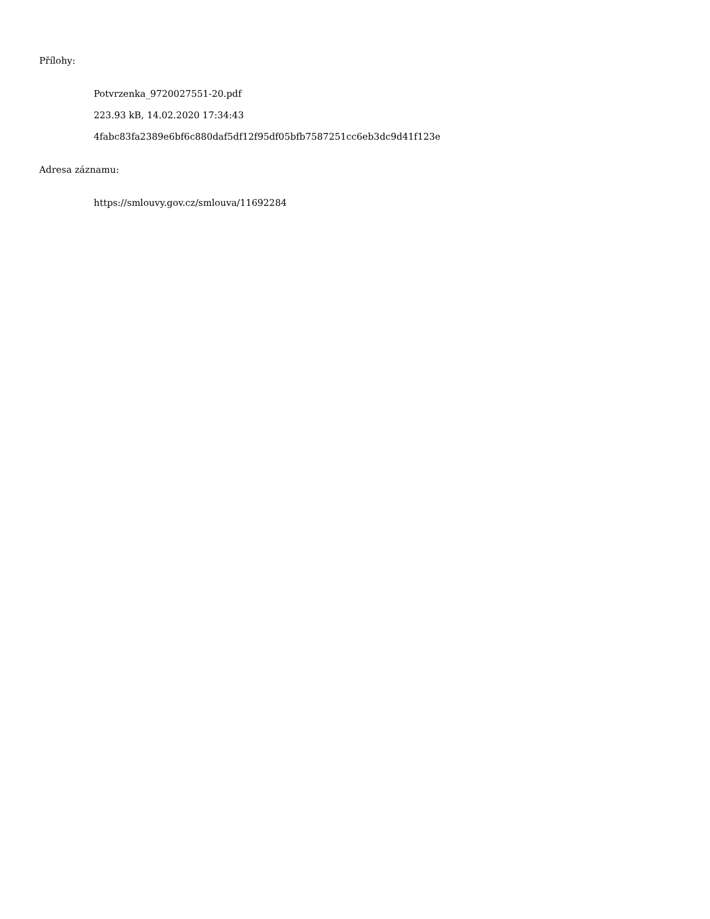Přílohy:
Potvrzenka_9720027551-20.pdf
223.93 kB, 14.02.2020 17:34:43
4fabc83fa2389e6bf6c880daf5df12f95df05bfb7587251cc6eb3dc9d41f123e
Adresa záznamu:
https://smlouvy.gov.cz/smlouva/11692284